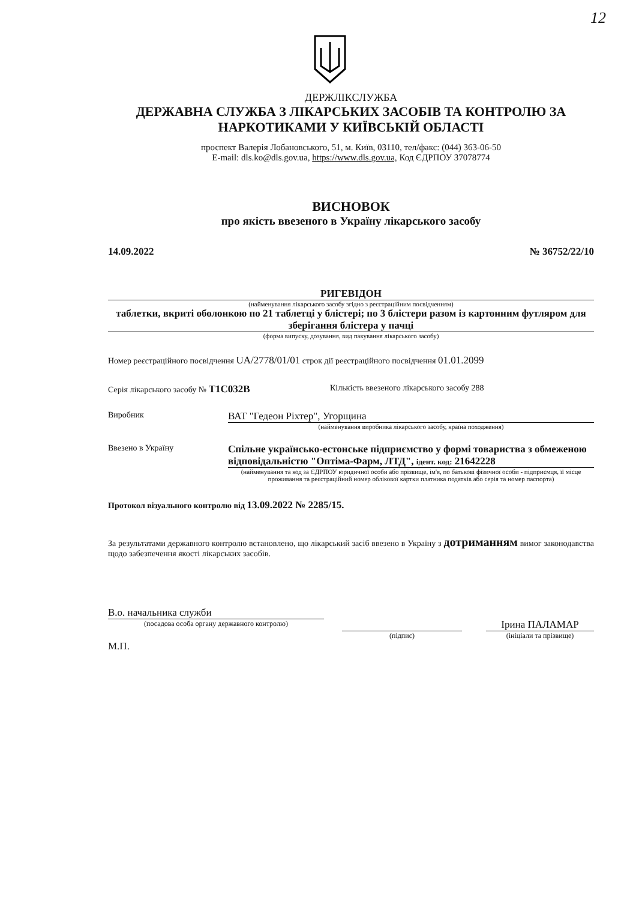12
ДЕРЖЛІКСЛУЖБА
ДЕРЖАВНА СЛУЖБА З ЛІКАРСЬКИХ ЗАСОБІВ ТА КОНТРОЛЮ ЗА НАРКОТИКАМИ У КИЇВСЬКІЙ ОБЛАСТІ
проспект Валерія Лобановського, 51, м. Київ, 03110, тел/факс: (044) 363-06-50
E-mail: dls.ko@dls.gov.ua, https://www.dls.gov.ua, Код ЄДРПОУ 37078774
ВИСНОВОК
про якість ввезеного в Україну лікарського засобу
14.09.2022 № 36752/22/10
РИГЕВІДОН
(найменування лікарського засобу згідно з реєстраційним посвідченням)
таблетки, вкриті оболонкою по 21 таблетці у блістері; по 3 блістери разом із картонним футляром для зберігання блістера у пачці
(форма випуску, дозування, вид пакування лікарського засобу)
Номер реєстраційного посвідчення UA/2778/01/01 строк дії реєстраційного посвідчення 01.01.2099
Серія лікарського засобу № T1C032B Кількість ввезеного лікарського засобу 288
Виробник
ВАТ "Гедеон Ріхтер", Угорщина
(найменування виробника лікарського засобу, країна походження)
Ввезено в Україну
Спільне українсько-естонське підприємство у формі товариства з обмеженою відповідальністю "Оптіма-Фарм, ЛТД", ідент. код: 21642228
(найменування та код за ЄДРПОУ юридичної особи або прізвище, ім'я, по батькові фізичної особи - підприємця, її місце проживання та реєстраційний номер облікової картки платника податків або серія та номер паспорта)
Протокол візуального контролю від 13.09.2022 № 2285/15.
За результатами державного контролю встановлено, що лікарський засіб ввезено в Україну з дотриманням вимог законодавства щодо забезпечення якості лікарських засобів.
В.о. начальника служби
(посадова особа органу державного контролю)
М.П.
(підпис)
Ірина ПАЛАМАР
(ініціали та прізвище)